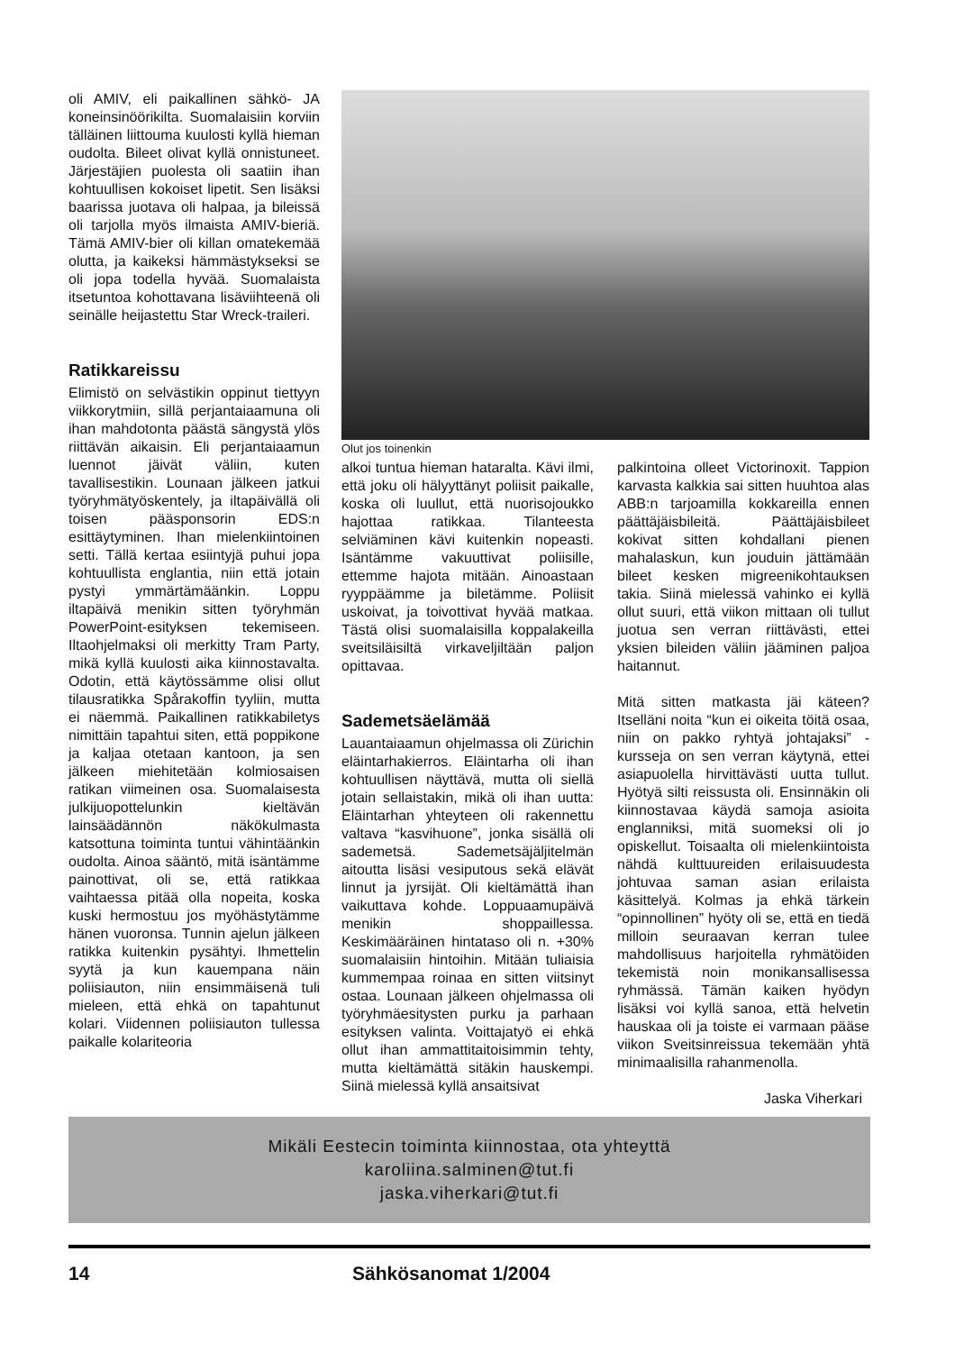oli AMIV, eli paikallinen sähkö- JA koneinsinöörikilta. Suomalaisiin korviin tälläinen liittouma kuulosti kyllä hieman oudolta. Bileet olivat kyllä onnistuneet. Järjestäjien puolesta oli saatiin ihan kohtuullisen kokoiset lipetit. Sen lisäksi baarissa juotava oli halpaa, ja bileissä oli tarjolla myös ilmaista AMIV-bieriä. Tämä AMIV-bier oli killan omatekemää olutta, ja kaikeksi hämmästykseksi se oli jopa todella hyvää. Suomalaista itsetuntoa kohottavana lisäviihteenä oli seinälle heijastettu Star Wreck-traileri.
Ratikkareissu
Elimistö on selvästikin oppinut tiettyyn viikkorytmiin, sillä perjantaiaamuna oli ihan mahdotonta päästä sängystä ylös riittävän aikaisin. Eli perjantaiaamun luennot jäivät väliin, kuten tavallisestikin. Lounaan jälkeen jatkui työryhmätyöskentely, ja iltapäivällä oli toisen pääsponsorin EDS:n esittäytyminen. Ihan mielenkiintoinen setti. Tällä kertaa esiintyjä puhui jopa kohtuullista englantia, niin että jotain pystyi ymmärtämäänkin. Loppu iltapäivä menikin sitten työryhmän PowerPoint-esityksen tekemiseen. Iltaohjelmaksi oli merkitty Tram Party, mikä kyllä kuulosti aika kiinnostavalta. Odotin, että käytössämme olisi ollut tilausratikka Spårakoffin tyyliin, mutta ei näemmä. Paikallinen ratikkabiletys nimittäin tapahtui siten, että poppikone ja kaljaa otetaan kantoon, ja sen jälkeen miehitetään kolmiosaisen ratikan viimeinen osa. Suomalaisesta julkijuopottelunkin kieltävän lainsäädännön näkökulmasta katsottuna toiminta tuntui vähintäänkin oudolta. Ainoa sääntö, mitä isäntämme painottivat, oli se, että ratikkaa vaihtaessa pitää olla nopeita, koska kuski hermostuu jos myöhästytämme hänen vuoronsa. Tunnin ajelun jälkeen ratikka kuitenkin pysähtyi. Ihmettelin syytä ja kun kauempana näin poliisiauton, niin ensimmäisenä tuli mieleen, että ehkä on tapahtunut kolari. Viidennen poliisiauton tullessa paikalle kolariteoria
Olut jos toinenkin
alkoi tuntua hieman hataralta. Kävi ilmi, että joku oli hälyyttänyt poliisit paikalle, koska oli luullut, että nuorisojoukko hajottaa ratikkaa. Tilanteesta selviäminen kävi kuitenkin nopeasti. Isäntämme vakuuttivat poliisille, ettemme hajota mitään. Ainoastaan ryyppäämme ja biletämme. Poliisit uskoivat, ja toivottivat hyvää matkaa. Tästä olisi suomalaisilla koppalakeilla sveitsiläisiltä virkaveljiltään paljon opittavaa.
Sademetsäelämää
Lauantaiaamun ohjelmassa oli Zürichin eläintarhakierros. Eläintarha oli ihan kohtuullisen näyttävä, mutta oli siellä jotain sellaistakin, mikä oli ihan uutta: Eläintarhan yhteyteen oli rakennettu valtava “kasvihuone”, jonka sisällä oli sademetsä. Sademetsäjäljitelmän aitoutta lisäsi vesiputous sekä elävät linnut ja jyrsijät. Oli kieltämättä ihan vaikuttava kohde. Loppuaamupäivä menikin shoppaillessa. Keskimääräinen hintataso oli n. +30% suomalaisiin hintoihin. Mitään tuliaisia kummempaa roinaa en sitten viitsinyt ostaa. Lounaan jälkeen ohjelmassa oli työryhmäesitysten purku ja parhaan esityksen valinta. Voittajatyö ei ehkä ollut ihan ammattitaitoisimmin tehty, mutta kieltämättä sitäkin hauskempi. Siinä mielessä kyllä ansaitsivat
palkintoina olleet Victorinoxit. Tappion karvasta kalkkia sai sitten huuhtoa alas ABB:n tarjoamilla kokkareilla ennen päättäjäisbileitä. Päättäjäisbileet kokivat sitten kohdallani pienen mahalaskun, kun jouduin jättämään bileet kesken migreenikohtauksen takia. Siinä mielessä vahinko ei kyllä ollut suuri, että viikon mittaan oli tullut juotua sen verran riittävästi, ettei yksien bileiden väliin jääminen paljoa haitannut.
Mitä sitten matkasta jäi käteen? Itselläni noita “kun ei oikeita töitä osaa, niin on pakko ryhtyä johtajaksi” -kursseja on sen verran käytynä, ettei asiapuolella hirvittävästi uutta tullut. Hyötyä silti reissusta oli. Ensinnäkin oli kiinnostavaa käydä samoja asioita englanniksi, mitä suomeksi oli jo opiskellut. Toisaalta oli mielenkiintoista nähdä kulttuureiden erilaisuudesta johtuvaa saman asian erilaista käsittelyä. Kolmas ja ehkä tärkein “opinnollinen” hyöty oli se, että en tiedä milloin seuraavan kerran tulee mahdollisuus harjoitella ryhmätöiden tekemistä noin monikansallisessa ryhmässä. Tämän kaiken hyödyn lisäksi voi kyllä sanoa, että helvetin hauskaa oli ja toiste ei varmaan pääse viikon Sveitsinreissua tekemään yhtä minimaalisilla rahanmenolla.
Jaska Viherkari
Mikäli Eestecin toiminta kiinnostaa, ota yhteyttä
karoliina.salminen@tut.fi
jaska.viherkari@tut.fi
14 Sähkösanomat 1/2004